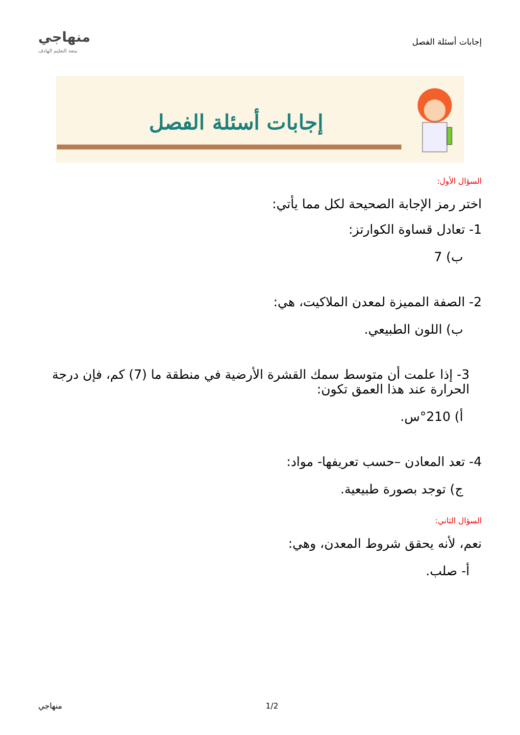إجابات أسئلة الفصل
منهاجي
متعة التعليم الهادف
إجابات أسئلة الفصل
السؤال الأول:
اختر رمز الإجابة الصحيحة لكل مما يأتي:
1- تعادل قساوة الكوارتز:
ب) 7
2- الصفة المميزة لمعدن الملاكيت، هي:
ب) اللون الطبيعي.
3- إذا علمت أن متوسط سمك القشرة الأرضية في منطقة ما (7) كم، فإن درجة الحرارة عند هذا العمق تكون:
أ) 210°س.
4- تعد المعادن –حسب تعريفها- مواد:
ج) توجد بصورة طبيعية.
السؤال الثاني:
نعم، لأنه يحقق شروط المعدن، وهي:
أ- صلب.
منهاجي 1/2